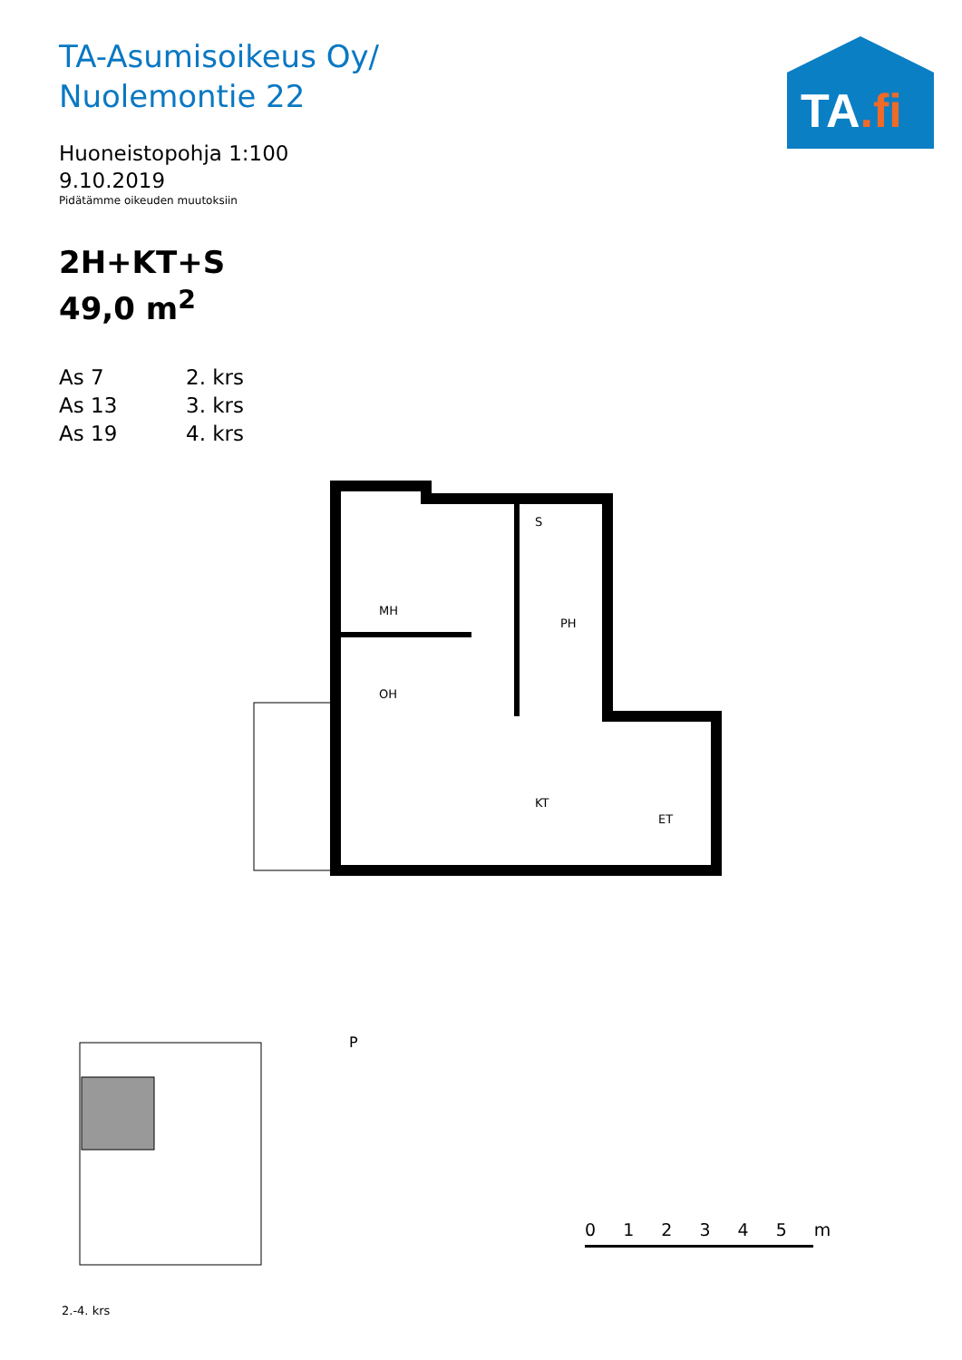TA-Asumisoikeus Oy/
Nuolemontie 22
Huoneistopohja 1:100
9.10.2019
Pidätämme oikeuden muutoksiin
2H+KT+S
49,0 m<sup>2</sup>
As 7 2. krs
As 13 3. krs
As 19 4. krs
TA.fi
MH
OH
KT
S
PH
ET
P
2.-4. krs
0 1 2 3 4 5 m